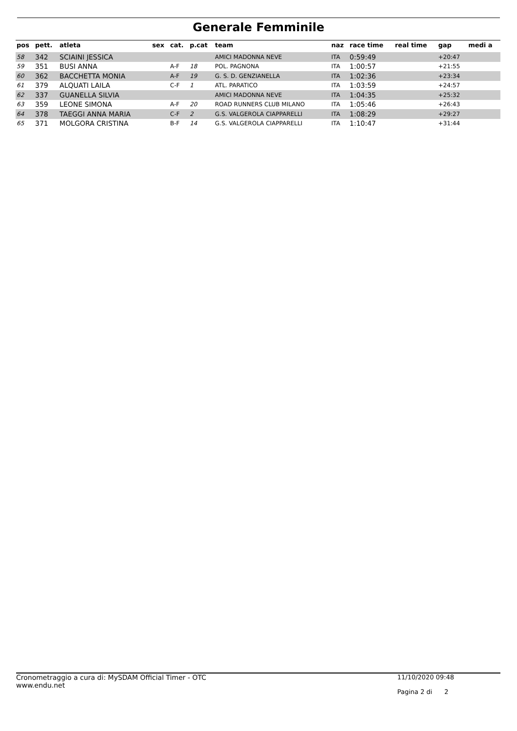Generale Femminile
| pos | pett. | atleta | sex | cat. | p.cat | team | naz | race time | real time | gap | medi a |
| --- | --- | --- | --- | --- | --- | --- | --- | --- | --- | --- | --- |
| 58 | 342 | SCIAINI JESSICA | | | | AMICI MADONNA NEVE | ITA | 0:59:49 | | +20:47 | |
| 59 | 351 | BUSI ANNA | | A-F | 18 | POL. PAGNONA | ITA | 1:00:57 | | +21:55 | |
| 60 | 362 | BACCHETTA MONIA | | A-F | 19 | G. S. D. GENZIANELLA | ITA | 1:02:36 | | +23:34 | |
| 61 | 379 | ALQUATI LAILA | | C-F | 1 | ATL. PARATICO | ITA | 1:03:59 | | +24:57 | |
| 62 | 337 | GUANELLA SILVIA | | | | AMICI MADONNA NEVE | ITA | 1:04:35 | | +25:32 | |
| 63 | 359 | LEONE SIMONA | | A-F | 20 | ROAD RUNNERS CLUB MILANO | ITA | 1:05:46 | | +26:43 | |
| 64 | 378 | TAEGGI ANNA MARIA | | C-F | 2 | G.S. VALGEROLA CIAPPARELLI | ITA | 1:08:29 | | +29:27 | |
| 65 | 371 | MOLGORA CRISTINA | | B-F | 14 | G.S. VALGEROLA CIAPPARELLI | ITA | 1:10:47 | | +31:44 | |
Cronometraggio a cura di: MySDAM Official Timer - OTC
www.endu.net
11/10/2020 09:48
Pagina 2 di 2